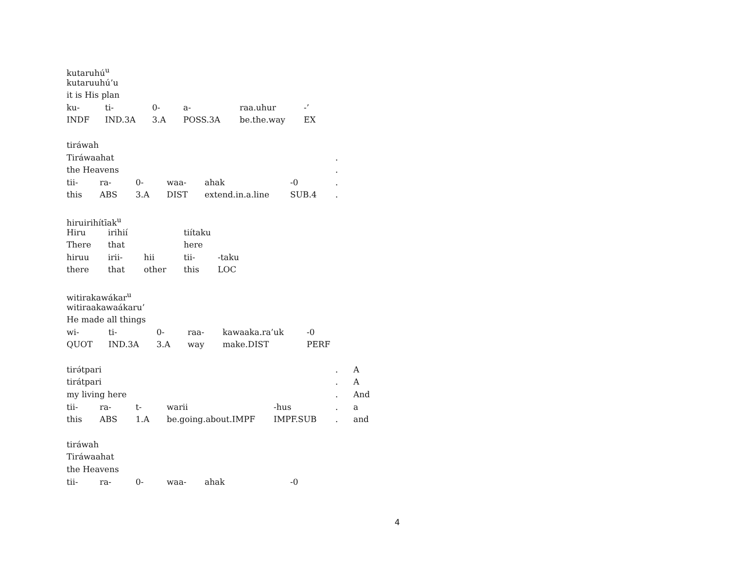kutaruhú<sup>u</sup>
kutaruuhú’u
it is His plan
| ku- | ti- | 0- | a- | raa.uhur | -’ |
| INDF | IND.3A | 3.A | POSS.3A | be.the.way | EX |
tiráwah
| Tiráwaahat | | | | | | | . |
| the Heavens | | | | | | | . |
| tii- | ra- | 0- | waa- | ahak | -0 | | . |
| this | ABS | 3.A | DIST | extend.in.a.line | SUB.4 | | . |
hiruirihítīak<sup>u</sup>
| Hiru | irihií | | tiítaku | |
| There | that | | here | |
| hiruu | irii- | hii | tii- | -taku |
| there | that | other | this | LOC |
witirakawákar<sup>u</sup>
witiraakawaákaru’
He made all things
| wi- | ti- | 0- | raa- | kawaaka.ra’uk | -0 |
| QUOT | IND.3A | 3.A | way | make.DIST | PERF |
| tirə́tpari | | | | | | . | A |
| tirátpari | | | | | | . | A |
| my living here | | | | | | . | And |
| tii- | ra- | t- | warii | -hus | | . | a |
| this | ABS | 1.A | be.going.about.IMPF | IMPF.SUB | | . | and |
tiráwah
Tiráwaahat
the Heavens
| tii- | ra- | 0- | waa- | ahak | -0 |
4